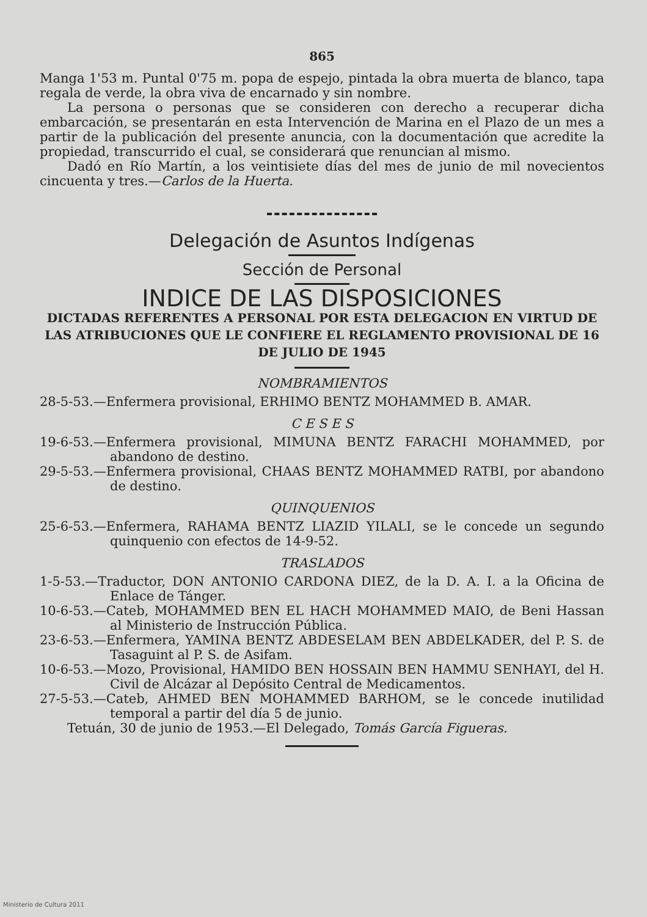865
Manga 1'53 m. Puntal 0'75 m. popa de espejo, pintada la obra muerta de blanco, tapa regala de verde, la obra viva de encarnado y sin nombre.
La persona o personas que se consideren con derecho a recuperar dicha embarcación, se presentarán en esta Intervención de Marina en el Plazo de un mes a partir de la publicación del presente anuncia, con la documentación que acredite la propiedad, transcurrido el cual, se considerará que renuncian al mismo.
Dadó en Río Martín, a los veintisiete días del mes de junio de mil novecientos cincuenta y tres.—Carlos de la Huerta.
Delegación de Asuntos Indígenas
Sección de Personal
INDICE DE LAS DISPOSICIONES
DICTADAS REFERENTES A PERSONAL POR ESTA DELEGACION EN VIRTUD DE LAS ATRIBUCIONES QUE LE CONFIERE EL REGLAMENTO PROVISIONAL DE 16 DE JULIO DE 1945
NOMBRAMIENTOS
28-5-53.—Enfermera provisional, ERHIMO BENTZ MOHAMMED B. AMAR.
C E S E S
19-6-53.—Enfermera provisional, MIMUNA BENTZ FARACHI MOHAMMED, por abandono de destino.
29-5-53.—Enfermera provisional, CHAAS BENTZ MOHAMMED RATBI, por abandono de destino.
QUINQUENIOS
25-6-53.—Enfermera, RAHAMA BENTZ LIAZID YILALI, se le concede un segundo quinquenio con efectos de 14-9-52.
TRASLADOS
1-5-53.—Traductor, DON ANTONIO CARDONA DIEZ, de la D. A. I. a la Oficina de Enlace de Tánger.
10-6-53.—Cateb, MOHAMMED BEN EL HACH MOHAMMED MAIO, de Beni Hassan al Ministerio de Instrucción Pública.
23-6-53.—Enfermera, YAMINA BENTZ ABDESELAM BEN ABDELKADER, del P. S. de Tasaguint al P. S. de Asifam.
10-6-53.—Mozo, Provisional, HAMIDO BEN HOSSAIN BEN HAMMU SENHAYI, del H. Civil de Alcázar al Depósito Central de Medicamentos.
27-5-53.—Cateb, AHMED BEN MOHAMMED BARHOM, se le concede inutilidad temporal a partir del día 5 de junio.
Tetuán, 30 de junio de 1953.—El Delegado, Tomás García Figueras.
Ministerio de Cultura 2011